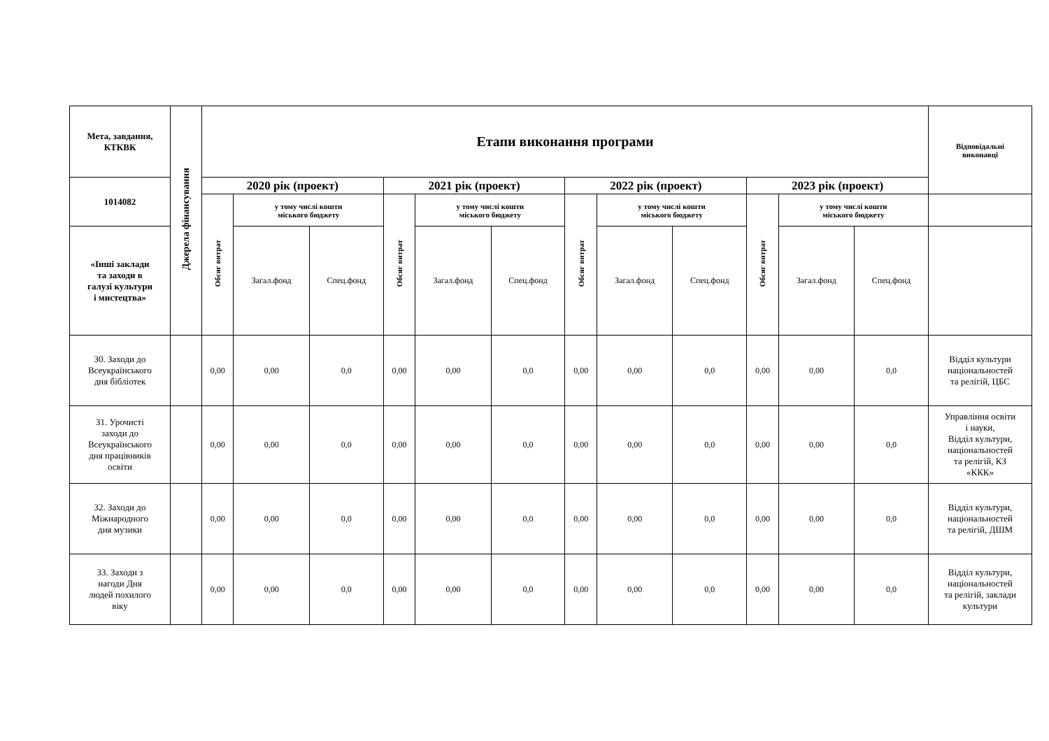| Мета, завдання, КТКВК | Джерела фінансування | Етапи виконання програми | | | | | | | | | | | | Відповідальні виконавці |
| --- | --- | --- | --- | --- | --- | --- | --- | --- | --- | --- | --- | --- | --- | --- |
| 1014082 | | 2020 рік (проект) | | | 2021 рік (проект) | | | 2022 рік (проект) | | | 2023 рік (проект) | | | |
| | | Обсяг витрат | у тому числі кошти міського бюджету | | Обсяг витрат | у тому числі кошти міського бюджету | | Обсяг витрат | у тому числі кошти міського бюджету | | Обсяг витрат | у тому числі кошти міського бюджету | | |
| «Інші заклади та заходи в галузі культури і мистецтва» | | | Загал.фонд | Спец.фонд | | Загал.фонд | Спец.фонд | | Загал.фонд | Спец.фонд | | Загал.фонд | Спец.фонд | |
| 30. Заходи до Всеукраїнського дня бібліотек | | 0,00 | 0,00 | 0,0 | 0,00 | 0,00 | 0,0 | 0,00 | 0,00 | 0,0 | 0,00 | 0,00 | 0,0 | Відділ культури національностей та релігій, ЦБС |
| 31. Урочисті заходи до Всеукраїнського дня працівників освіти | | 0,00 | 0,00 | 0,0 | 0,00 | 0,00 | 0,0 | 0,00 | 0,00 | 0,0 | 0,00 | 0,00 | 0,0 | Управління освіти і науки, Відділ культури, національностей та релігій, КЗ «ККК» |
| 32. Заходи до Міжнародного дня музики | | 0,00 | 0,00 | 0,0 | 0,00 | 0,00 | 0,0 | 0,00 | 0,00 | 0,0 | 0,00 | 0,00 | 0,0 | Відділ культури, національностей та релігій, ДШМ |
| 33. Заходи з нагоди Дня людей похилого віку | | 0,00 | 0,00 | 0,0 | 0,00 | 0,00 | 0,0 | 0,00 | 0,00 | 0,0 | 0,00 | 0,00 | 0,0 | Відділ культури, національностей та релігій, заклади культури |